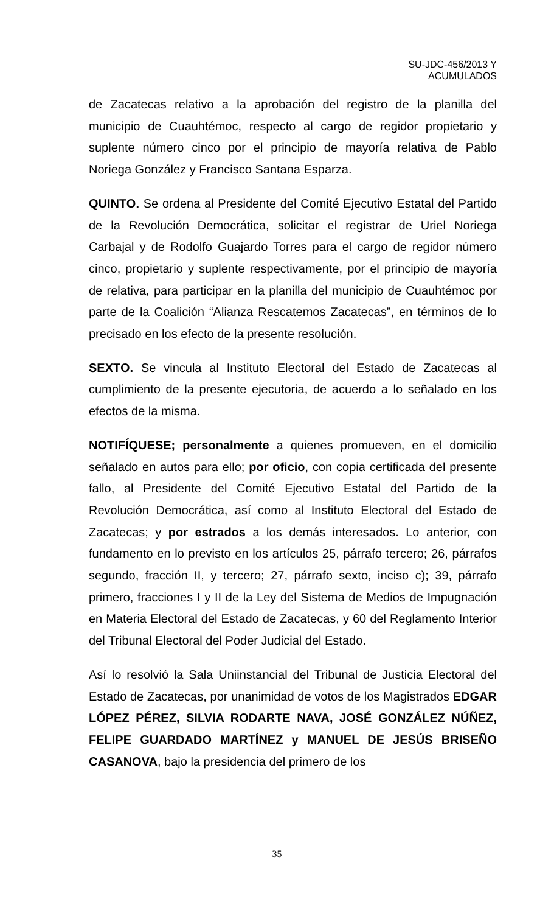SU-JDC-456/2013 Y
ACUMULADOS
de Zacatecas relativo a la aprobación del registro de la planilla del municipio de Cuauhtémoc, respecto al cargo de regidor propietario y suplente número cinco por el principio de mayoría relativa de Pablo Noriega González y Francisco Santana Esparza.
QUINTO. Se ordena al Presidente del Comité Ejecutivo Estatal del Partido de la Revolución Democrática, solicitar el registrar de Uriel Noriega Carbajal y de Rodolfo Guajardo Torres para el cargo de regidor número cinco, propietario y suplente respectivamente, por el principio de mayoría de relativa, para participar en la planilla del municipio de Cuauhtémoc por parte de la Coalición “Alianza Rescatemos Zacatecas”, en términos de lo precisado en los efecto de la presente resolución.
SEXTO. Se vincula al Instituto Electoral del Estado de Zacatecas al cumplimiento de la presente ejecutoria, de acuerdo a lo señalado en los efectos de la misma.
NOTIFÍQUESE; personalmente a quienes promueven, en el domicilio señalado en autos para ello; por oficio, con copia certificada del presente fallo, al Presidente del Comité Ejecutivo Estatal del Partido de la Revolución Democrática, así como al Instituto Electoral del Estado de Zacatecas; y por estrados a los demás interesados. Lo anterior, con fundamento en lo previsto en los artículos 25, párrafo tercero; 26, párrafos segundo, fracción II, y tercero; 27, párrafo sexto, inciso c); 39, párrafo primero, fracciones I y II de la Ley del Sistema de Medios de Impugnación en Materia Electoral del Estado de Zacatecas, y 60 del Reglamento Interior del Tribunal Electoral del Poder Judicial del Estado.
Así lo resolvió la Sala Uniinstancial del Tribunal de Justicia Electoral del Estado de Zacatecas, por unanimidad de votos de los Magistrados EDGAR LÓPEZ PÉREZ, SILVIA RODARTE NAVA, JOSÉ GONZÁLEZ NÚÑEZ, FELIPE GUARDADO MARTÍNEZ y MANUEL DE JESÚS BRISEÑO CASANOVA, bajo la presidencia del primero de los
35